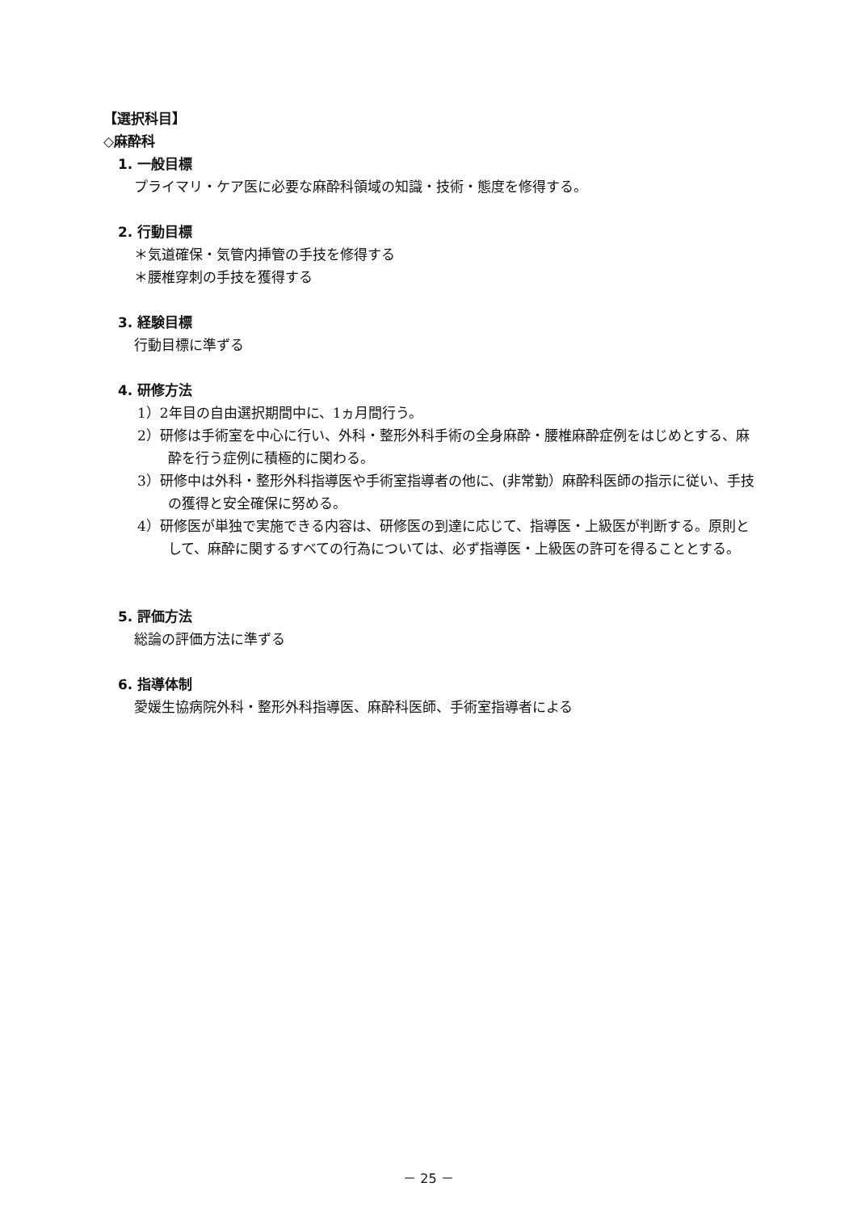【選択科目】
◇麻酔科
1. 一般目標
プライマリ・ケア医に必要な麻酔科領域の知識・技術・態度を修得する。
2. 行動目標
＊気道確保・気管内挿管の手技を修得する
＊腰椎穿刺の手技を獲得する
3. 経験目標
行動目標に準ずる
4. 研修方法
1）2年目の自由選択期間中に、1ヵ月間行う。
2）研修は手術室を中心に行い、外科・整形外科手術の全身麻酔・腰椎麻酔症例をはじめとする、麻酔を行う症例に積極的に関わる。
3）研修中は外科・整形外科指導医や手術室指導者の他に、(非常勤）麻酔科医師の指示に従い、手技の獲得と安全確保に努める。
4）研修医が単独で実施できる内容は、研修医の到達に応じて、指導医・上級医が判断する。原則として、麻酔に関するすべての行為については、必ず指導医・上級医の許可を得ることとする。
5. 評価方法
総論の評価方法に準ずる
6. 指導体制
愛媛生協病院外科・整形外科指導医、麻酔科医師、手術室指導者による
－ 25 －